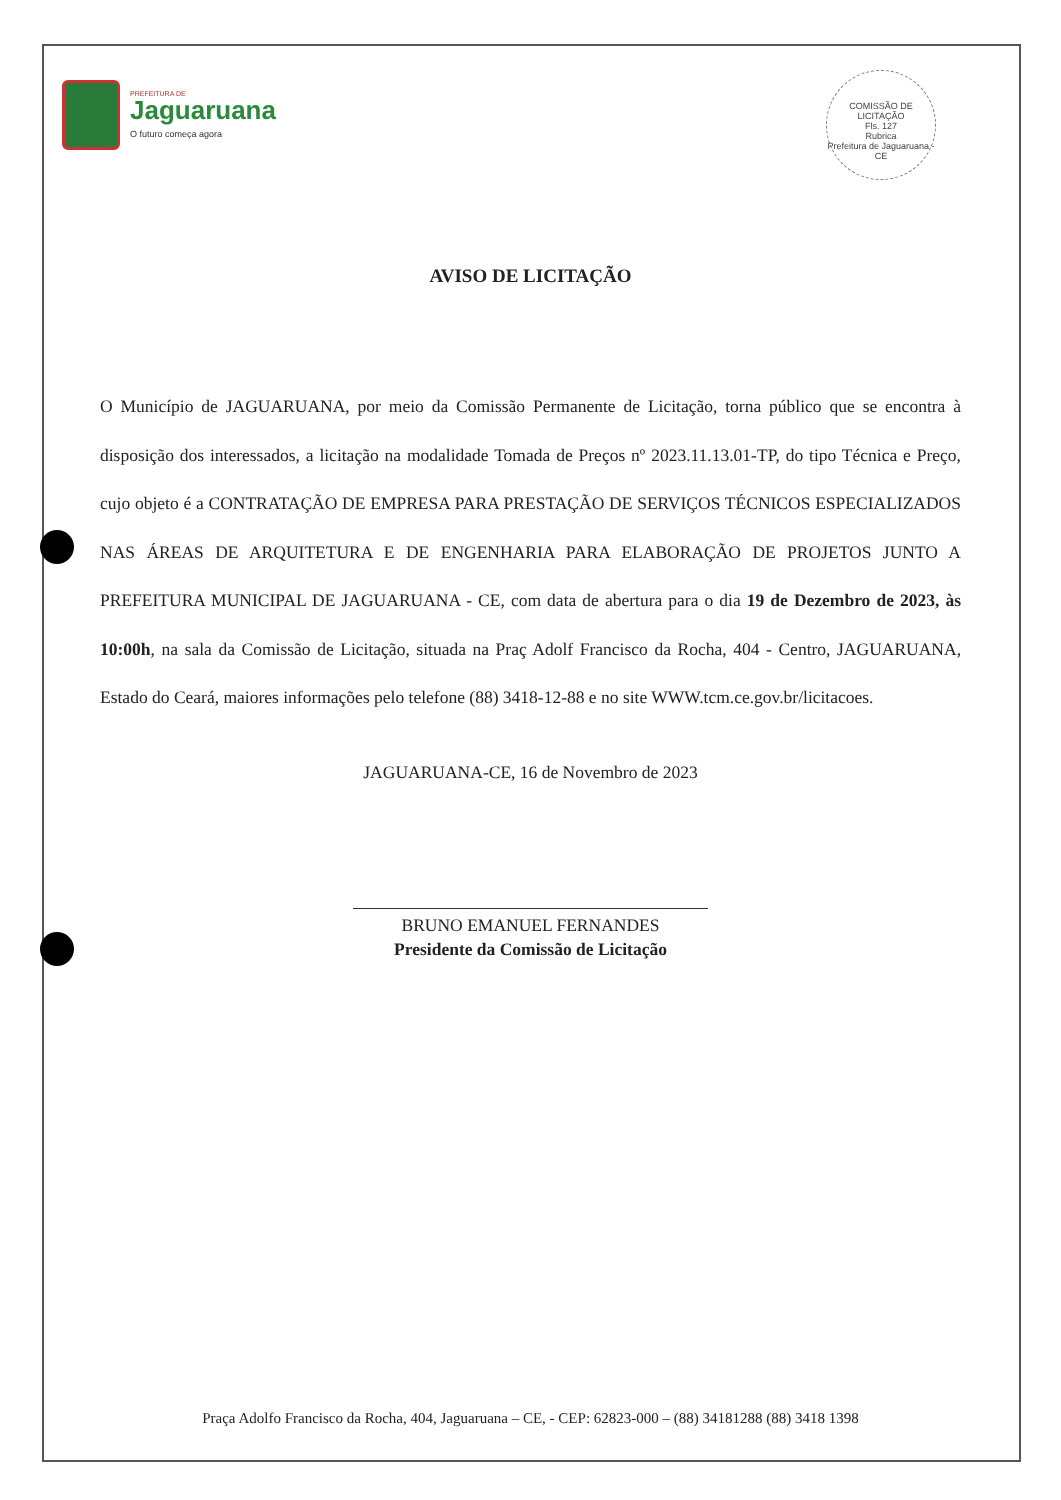COMISSÃO DE LICITAÇÃO
Fls. 127
Rubrica
Prefeitura de Jaguaruana - CE
PREFEITURA DE
Jaguaruana
O futuro começa agora
AVISO DE LICITAÇÃO
O Município de JAGUARUANA, por meio da Comissão Permanente de Licitação, torna público que se encontra à disposição dos interessados, a licitação na modalidade Tomada de Preços nº 2023.11.13.01-TP, do tipo Técnica e Preço, cujo objeto é a CONTRATAÇÃO DE EMPRESA PARA PRESTAÇÃO DE SERVIÇOS TÉCNICOS ESPECIALIZADOS NAS ÁREAS DE ARQUITETURA E DE ENGENHARIA PARA ELABORAÇÃO DE PROJETOS JUNTO A PREFEITURA MUNICIPAL DE JAGUARUANA - CE, com data de abertura para o dia 19 de Dezembro de 2023, às 10:00h, na sala da Comissão de Licitação, situada na Praç Adolf Francisco da Rocha, 404 - Centro, JAGUARUANA, Estado do Ceará, maiores informações pelo telefone (88) 3418-12-88 e no site WWW.tcm.ce.gov.br/licitacoes.
JAGUARUANA-CE, 16 de Novembro de 2023
BRUNO EMANUEL FERNANDES
Presidente da Comissão de Licitação
Praça Adolfo Francisco da Rocha, 404, Jaguaruana – CE, - CEP: 62823-000 – (88) 34181288 (88) 3418 1398